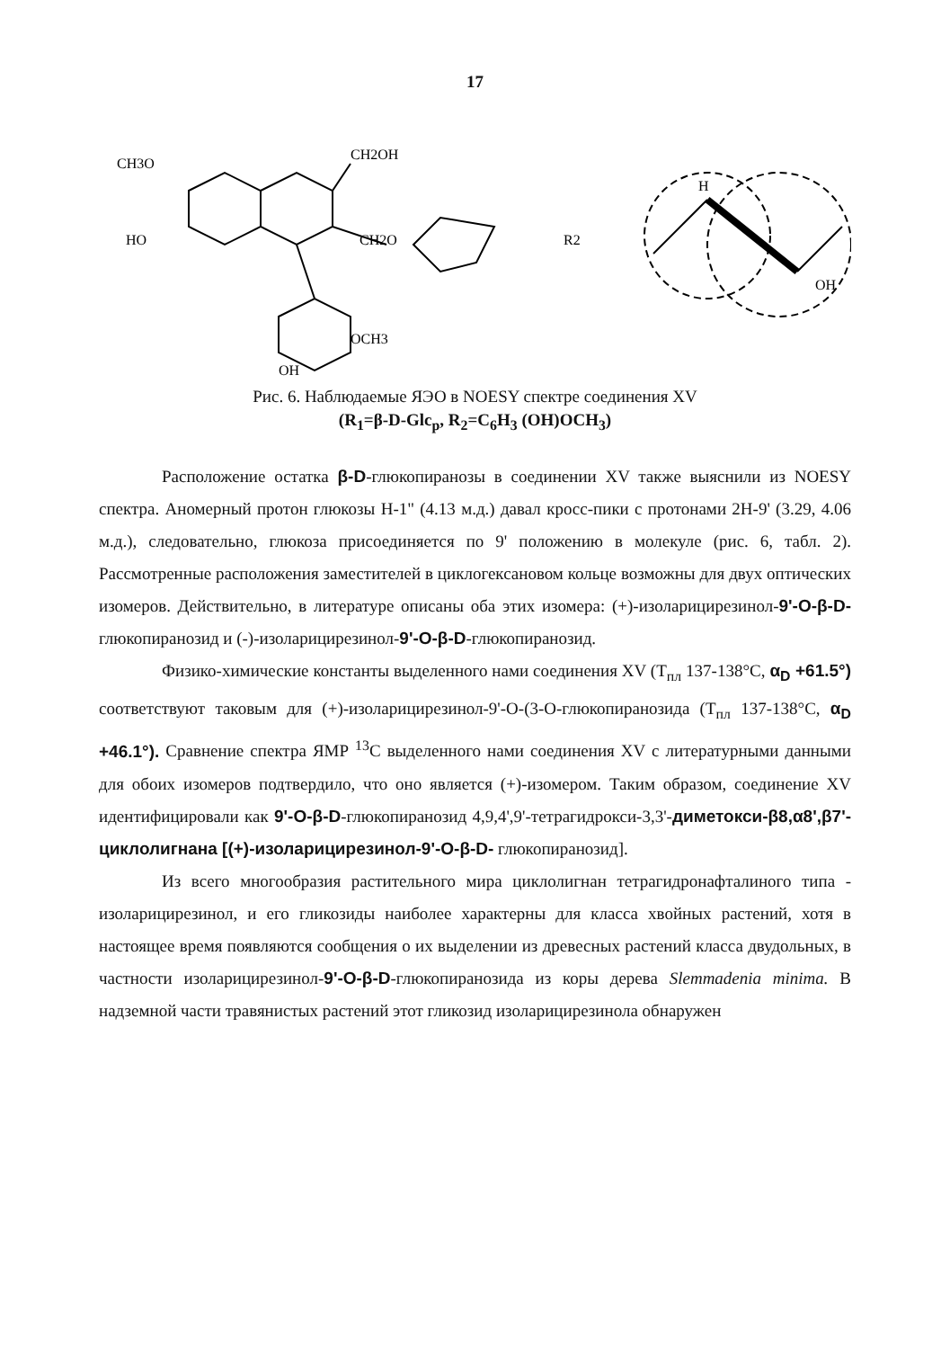17
CH3O
HO
CH2OH
CH2O
OH
OCH3
R2
H
OH
Рис. 6. Наблюдаемые ЯЭО в NOESY спектре соединения XV
(R<sub>1</sub>=β-D-Glc<sub>p</sub>, R<sub>2</sub>=C<sub>6</sub>H<sub>3</sub> (OH)OCH<sub>3</sub>)
Расположение остатка β-D-глюкопиранозы в соединении XV также выяснили из NOESY спектра. Аномерный протон глюкозы H-1" (4.13 м.д.) давал кросс-пики с протонами 2H-9' (3.29, 4.06 м.д.), следовательно, глюкоза присоединяется по 9' положению в молекуле (рис. 6, табл. 2). Рассмотренные расположения заместителей в циклогексановом кольце возможны для двух оптических изомеров. Действительно, в литературе описаны оба этих изомера: (+)-изоларицирезинол-9'-O-β-D- глюкопиранозид и (-)-изоларицирезинол-9'-O-β-D-глюкопиранозид.
Физико-химические константы выделенного нами соединения XV (T<sub>пл</sub> 137-138°C, α<sub>D</sub> +61.5°) соответствуют таковым для (+)-изоларицирезинол-9'-O-(3-O-глюкопиранозида (T<sub>пл</sub> 137-138°C, α<sub>D</sub> +46.1°). Сравнение спектра ЯМР <sup>13</sup>C выделенного нами соединения XV с литературными данными для обоих изомеров подтвердило, что оно является (+)-изомером. Таким образом, соединение XV идентифицировали как 9'-O-β-D-глюкопиранозид 4,9,4',9'-тетрагидрокси-3,3'-диметокси-β8,α8',β7'-циклолигнана [(+)-изоларицирезинол-9'-O-β-D- глюкопиранозид].
Из всего многообразия растительного мира циклолигнан тетрагидронафталиного типа - изоларицирезинол, и его гликозиды наиболее характерны для класса хвойных растений, хотя в настоящее время появляются сообщения о их выделении из древесных растений класса двудольных, в частности изоларицирезинол-9'-O-β-D-глюкопиранозида из коры дерева Slemmadenia minima. В надземной части травянистых растений этот гликозид изоларицирезинола обнаружен